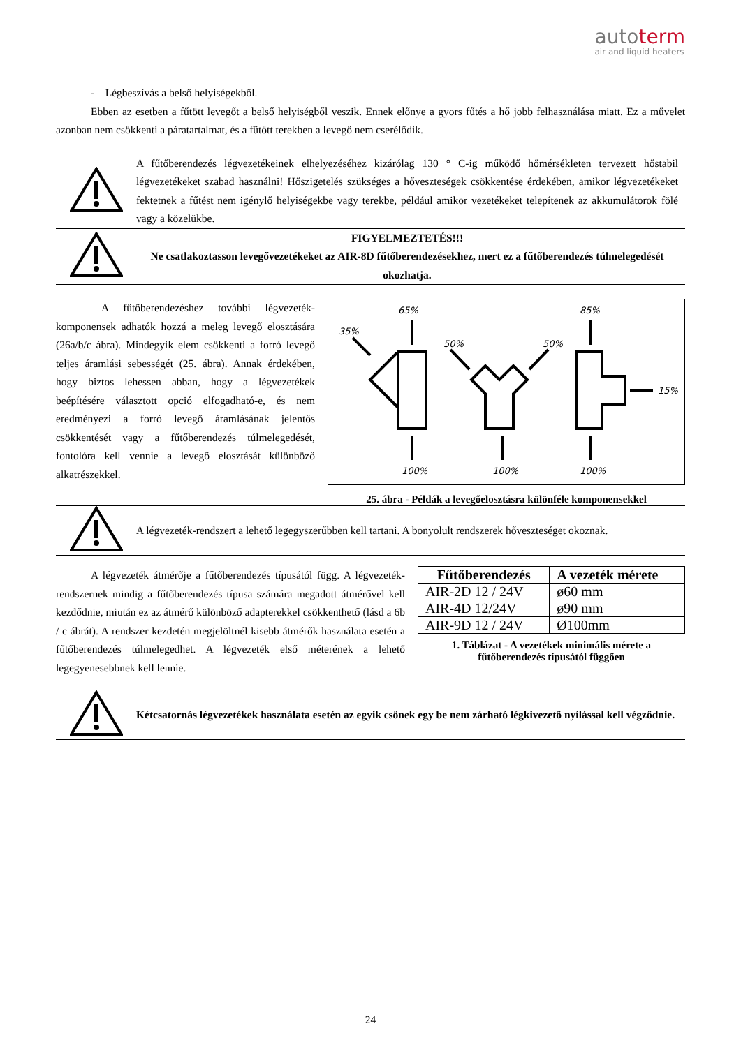autoterm
air and liquid heaters
- Légbeszívás a belső helyiségekből.
Ebben az esetben a fűtött levegőt a belső helyiségből veszik. Ennek előnye a gyors fűtés a hő jobb felhasználása miatt. Ez a művelet azonban nem csökkenti a páratartalmat, és a fűtött terekben a levegő nem cserélődik.
A fűtőberendezés légvezetékeinek elhelyezéséhez kizárólag 130 ° C-ig működő hőmérsékleten tervezett hőstabil légvezetékeket szabad használni! Hőszigetelés szükséges a hőveszteségek csökkentése érdekében, amikor légvezetékeket fektetnek a fűtést nem igénylő helyiségekbe vagy terekbe, például amikor vezetékeket telepítenek az akkumulátorok fölé vagy a közelükbe.
FIGYELMEZTETÉS!!!
Ne csatlakoztasson levegővezetékeket az AIR-8D fűtőberendezésekhez, mert ez a fűtőberendezés túlmelegedését okozhatja.
A fűtőberendezéshez további légvezeték-komponensek adhatók hozzá a meleg levegő elosztására (26a/b/c ábra). Mindegyik elem csökkenti a forró levegő teljes áramlási sebességét (25. ábra). Annak érdekében, hogy biztos lehessen abban, hogy a légvezetékek beépítésére választott opció elfogadható-e, és nem eredményezi a forró levegő áramlásának jelentős csökkentését vagy a fűtőberendezés túlmelegedését, fontolóra kell vennie a levegő elosztását különböző alkatrészekkel.
65%
35%
50%
50%
85%
15%
100%
100%
100%
25. ábra - Példák a levegőelosztásra különféle komponensekkel
A légvezeték-rendszert a lehető legegyszerűbben kell tartani. A bonyolult rendszerek hőveszteséget okoznak.
A légvezeték átmérője a fűtőberendezés típusától függ. A légvezeték-rendszernek mindig a fűtőberendezés típusa számára megadott átmérővel kell kezdődnie, miután ez az átmérő különböző adapterekkel csökkenthető (lásd a 6b / c ábrát). A rendszer kezdetén megjelöltnél kisebb átmérők használata esetén a fűtőberendezés túlmelegedhet. A légvezeték első méterének a lehető legegyenesebbnek kell lennie.
| Fűtőberendezés | A vezeték mérete |
| --- | --- |
| AIR-2D 12 / 24V | ø60 mm |
| AIR-4D 12/24V | ø90 mm |
| AIR-9D 12 / 24V | Ø100mm |
1. Táblázat - A vezetékek minimális mérete a fűtőberendezés típusától függően
Kétcsatornás légvezetékek használata esetén az egyik csőnek egy be nem zárható légkivezető nyílással kell végződnie.
24